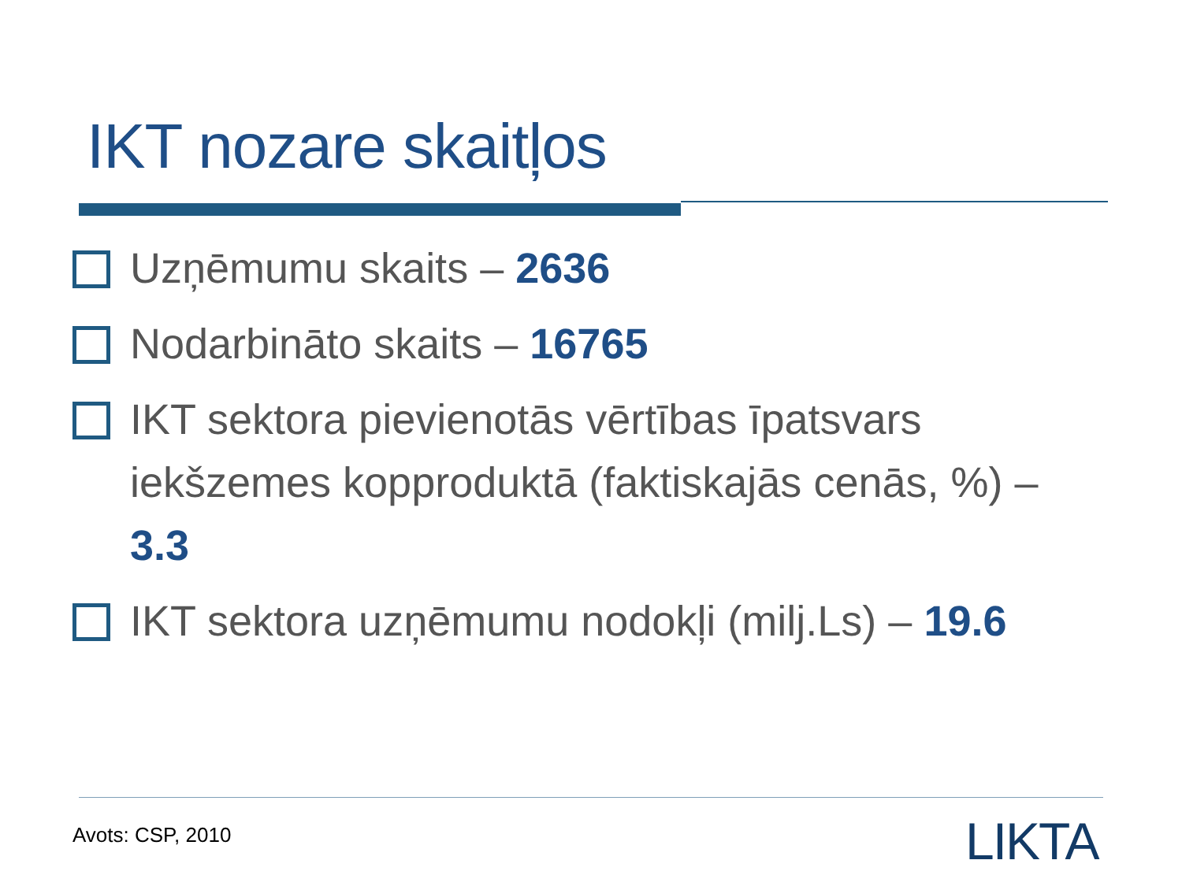IKT nozare skaitļos
Uzņēmumu skaits – 2636
Nodarbināto skaits – 16765
IKT sektora pievienotās vērtības īpatsvars iekšzemes kopproduktā (faktiskajās cenās, %) – 3.3
IKT sektora uzņēmumu nodokļi (milj.Ls) – 19.6
Avots: CSP, 2010 LIKTA